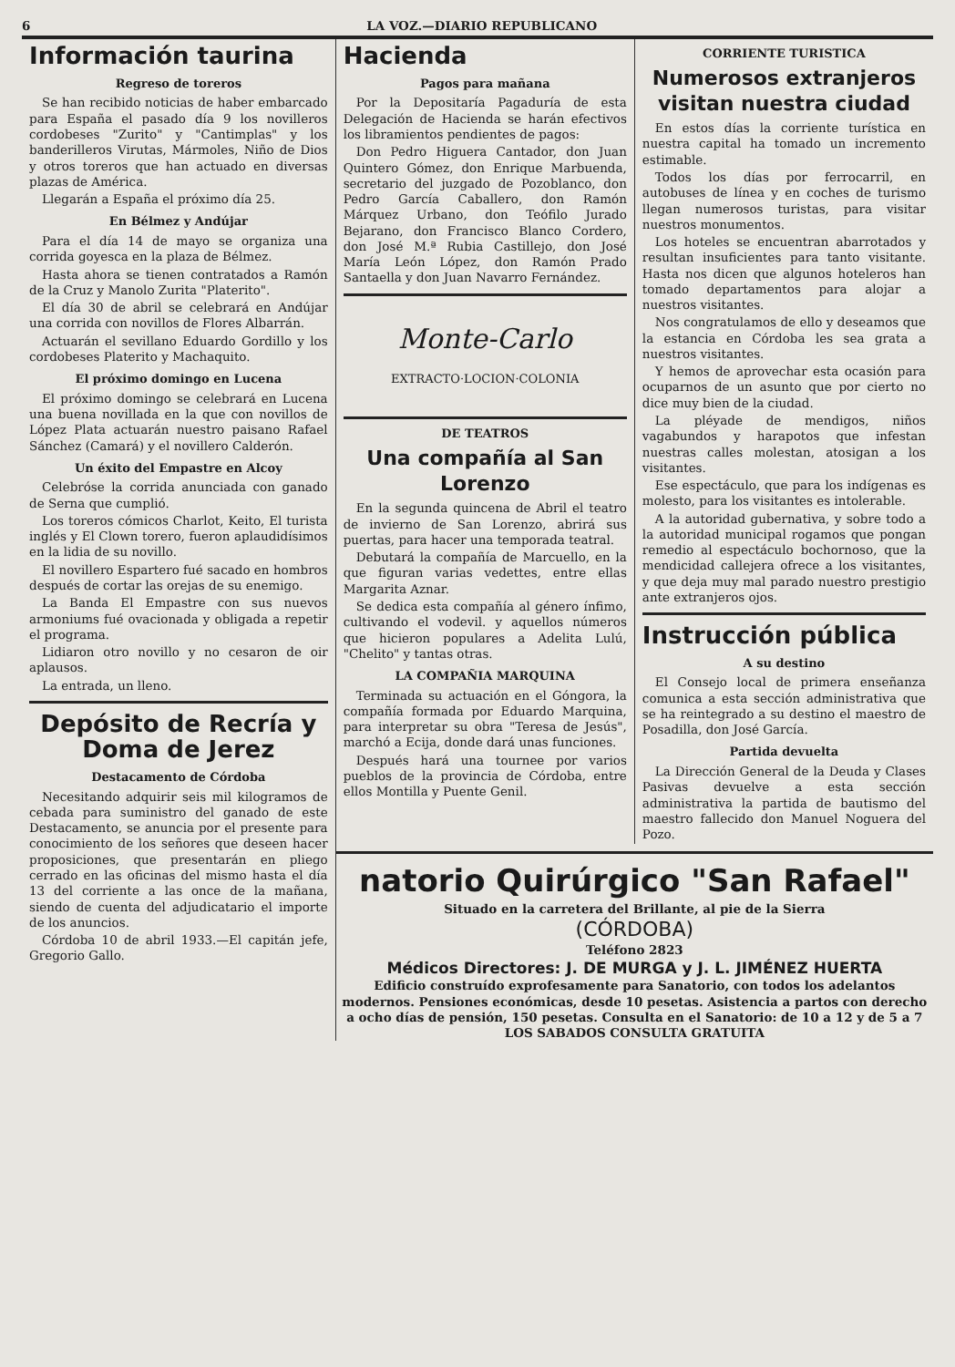6 LA VOZ.—DIARIO REPUBLICANO
Información taurina
Regreso de toreros
Se han recibido noticias de haber embarcado para España el pasado día 9 los novilleros cordobeses "Zurito" y "Cantimplas" y los banderilleros Virutas, Mármoles, Niño de Dios y otros toreros que han actuado en diversas plazas de América.
Llegarán a España el próximo día 25.
En Bélmez y Andújar
Para el día 14 de mayo se organiza una corrida goyesca en la plaza de Bélmez.
Hasta ahora se tienen contratados a Ramón de la Cruz y Manolo Zurita "Platerito".
El día 30 de abril se celebrará en Andújar una corrida con novillos de Flores Albarrán.
Actuarán el sevillano Eduardo Gordillo y los cordobeses Platerito y Machaquito.
El próximo domingo en Lucena
El próximo domingo se celebrará en Lucena una buena novillada en la que con novillos de López Plata actuarán nuestro paisano Rafael Sánchez (Camará) y el novillero Calderón.
Un éxito del Empastre en Alcoy
Celebróse la corrida anunciada con ganado de Serna que cumplió.
Los toreros cómicos Charlot, Keito, El turista inglés y El Clown torero, fueron aplaudidísimos en la lidia de su novillo.
El novillero Espartero fué sacado en hombros después de cortar las orejas de su enemigo.
La Banda El Empastre con sus nuevos armoniums fué ovacionada y obligada a repetir el programa.
Lidiaron otro novillo y no cesaron de oir aplausos.
La entrada, un lleno.
Depósito de Recría y Doma de Jerez
Destacamento de Córdoba
Necesitando adquirir seis mil kilogramos de cebada para suministro del ganado de este Destacamento, se anuncia por el presente para conocimiento de los señores que deseen hacer proposiciones, que presentarán en pliego cerrado en las oficinas del mismo hasta el día 13 del corriente a las once de la mañana, siendo de cuenta del adjudicatario el importe de los anuncios.
Córdoba 10 de abril 1933.—El capitán jefe, Gregorio Gallo.
Hacienda
Pagos para mañana
Por la Depositaría Pagaduría de esta Delegación de Hacienda se harán efectivos los libramientos pendientes de pagos:
Don Pedro Higuera Cantador, don Juan Quintero Gómez, don Enrique Marbuenda, secretario del juzgado de Pozoblanco, don Pedro García Caballero, don Ramón Márquez Urbano, don Teófilo Jurado Bejarano, don Francisco Blanco Cordero, don José M.ª Rubia Castillejo, don José María León López, don Ramón Prado Santaella y don Juan Navarro Fernández.
Monte-Carlo
EXTRACTO·LOCION·COLONIA
DE TEATROS
Una compañía al San Lorenzo
En la segunda quincena de Abril el teatro de invierno de San Lorenzo, abrirá sus puertas, para hacer una temporada teatral.
Debutará la compañía de Marcuello, en la que figuran varias vedettes, entre ellas Margarita Aznar.
Se dedica esta compañía al género ínfimo, cultivando el vodevil. y aquellos números que hicieron populares a Adelita Lulú, "Chelito" y tantas otras.
LA COMPAÑIA MARQUINA
Terminada su actuación en el Góngora, la compañía formada por Eduardo Marquina, para interpretar su obra "Teresa de Jesús", marchó a Ecija, donde dará unas funciones.
Después hará una tournee por varios pueblos de la provincia de Córdoba, entre ellos Montilla y Puente Genil.
CORRIENTE TURISTICA
Numerosos extranjeros visitan nuestra ciudad
En estos días la corriente turística en nuestra capital ha tomado un incremento estimable.
Todos los días por ferrocarril, en autobuses de línea y en coches de turismo llegan numerosos turistas, para visitar nuestros monumentos.
Los hoteles se encuentran abarrotados y resultan insuficientes para tanto visitante. Hasta nos dicen que algunos hoteleros han tomado departamentos para alojar a nuestros visitantes.
Nos congratulamos de ello y deseamos que la estancia en Córdoba les sea grata a nuestros visitantes.
Y hemos de aprovechar esta ocasión para ocuparnos de un asunto que por cierto no dice muy bien de la ciudad.
La pléyade de mendigos, niños vagabundos y harapotos que infestan nuestras calles molestan, atosigan a los visitantes.
Ese espectáculo, que para los indígenas es molesto, para los visitantes es intolerable.
A la autoridad gubernativa, y sobre todo a la autoridad municipal rogamos que pongan remedio al espectáculo bochornoso, que la mendicidad callejera ofrece a los visitantes, y que deja muy mal parado nuestro prestigio ante extranjeros ojos.
Instrucción pública
A su destino
El Consejo local de primera enseñanza comunica a esta sección administrativa que se ha reintegrado a su destino el maestro de Posadilla, don José García.
Partida devuelta
La Dirección General de la Deuda y Clases Pasivas devuelve a esta sección administrativa la partida de bautismo del maestro fallecido don Manuel Noguera del Pozo.
natorio Quirúrgico "San Rafael"
Situado en la carretera del Brillante, al pie de la Sierra
(CÓRDOBA)
Teléfono 2823
Médicos Directores: J. DE MURGA y J. L. JIMÉNEZ HUERTA
Edificio construído exprofesamente para Sanatorio, con todos los adelantos modernos. Pensiones económicas, desde 10 pesetas. Asistencia a partos con derecho a ocho días de pensión, 150 pesetas. Consulta en el Sanatorio: de 10 a 12 y de 5 a 7
LOS SABADOS CONSULTA GRATUITA